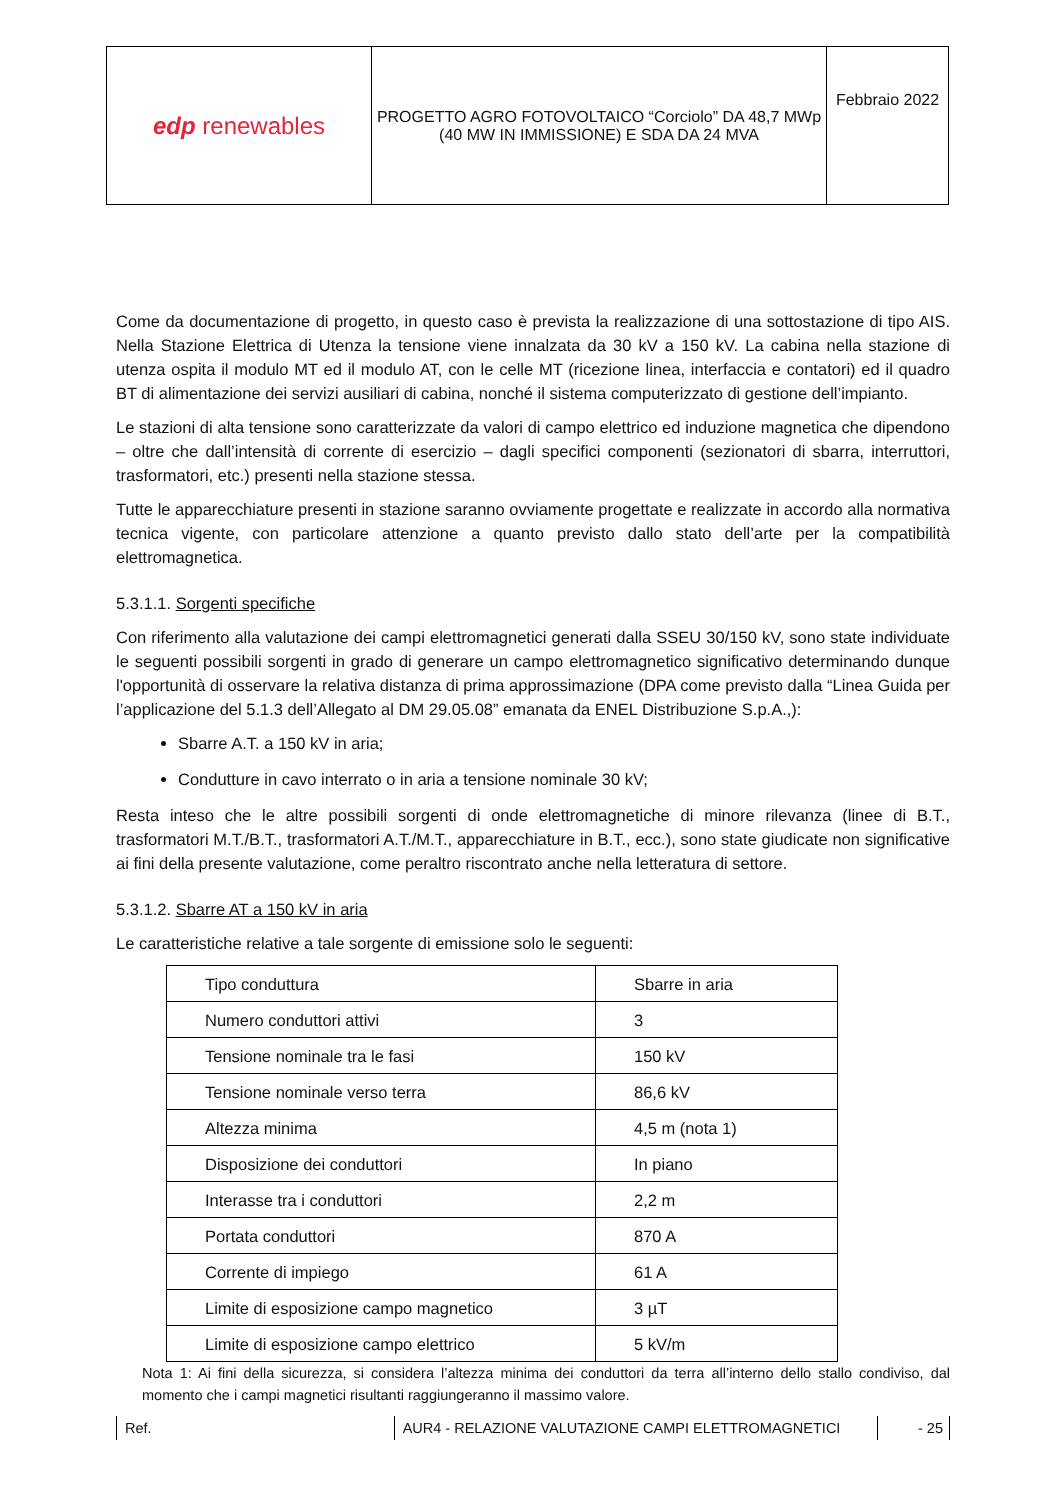| edp renewables | PROGETTO AGRO FOTOVOLTAICO “Corciolo” DA 48,7 MWp (40 MW IN IMMISSIONE) E SDA DA 24 MVA | Febbraio 2022 |
Come da documentazione di progetto, in questo caso è prevista la realizzazione di una sottostazione di tipo AIS. Nella Stazione Elettrica di Utenza la tensione viene innalzata da 30 kV a 150 kV. La cabina nella stazione di utenza ospita il modulo MT ed il modulo AT, con le celle MT (ricezione linea, interfaccia e contatori) ed il quadro BT di alimentazione dei servizi ausiliari di cabina, nonché il sistema computerizzato di gestione dell’impianto.
Le stazioni di alta tensione sono caratterizzate da valori di campo elettrico ed induzione magnetica che dipendono – oltre che dall’intensità di corrente di esercizio – dagli specifici componenti (sezionatori di sbarra, interruttori, trasformatori, etc.) presenti nella stazione stessa.
Tutte le apparecchiature presenti in stazione saranno ovviamente progettate e realizzate in accordo alla normativa tecnica vigente, con particolare attenzione a quanto previsto dallo stato dell’arte per la compatibilità elettromagnetica.
5.3.1.1. Sorgenti specifiche
Con riferimento alla valutazione dei campi elettromagnetici generati dalla SSEU 30/150 kV, sono state individuate le seguenti possibili sorgenti in grado di generare un campo elettromagnetico significativo determinando dunque l'opportunità di osservare la relativa distanza di prima approssimazione (DPA come previsto dalla “Linea Guida per l’applicazione del 5.1.3 dell’Allegato al DM 29.05.08” emanata da ENEL Distribuzione S.p.A.,):
Sbarre A.T. a 150 kV in aria;
Condutture in cavo interrato o in aria a tensione nominale 30 kV;
Resta inteso che le altre possibili sorgenti di onde elettromagnetiche di minore rilevanza (linee di B.T., trasformatori M.T./B.T., trasformatori A.T./M.T., apparecchiature in B.T., ecc.), sono state giudicate non significative ai fini della presente valutazione, come peraltro riscontrato anche nella letteratura di settore.
5.3.1.2. Sbarre AT a 150 kV in aria
Le caratteristiche relative a tale sorgente di emissione solo le seguenti:
| Tipo conduttura | Sbarre in aria |
| Numero conduttori attivi | 3 |
| Tensione nominale tra le fasi | 150 kV |
| Tensione nominale verso terra | 86,6 kV |
| Altezza minima | 4,5 m (nota 1) |
| Disposizione dei conduttori | In piano |
| Interasse tra i conduttori | 2,2 m |
| Portata conduttori | 870 A |
| Corrente di impiego | 61 A |
| Limite di esposizione campo magnetico | 3 µT |
| Limite di esposizione campo elettrico | 5 kV/m |
Nota 1: Ai fini della sicurezza, si considera l’altezza minima dei conduttori da terra all’interno dello stallo condiviso, dal momento che i campi magnetici risultanti raggiungeranno il massimo valore.
Ref. AUR4 - RELAZIONE VALUTAZIONE CAMPI ELETTROMAGNETICI - 25